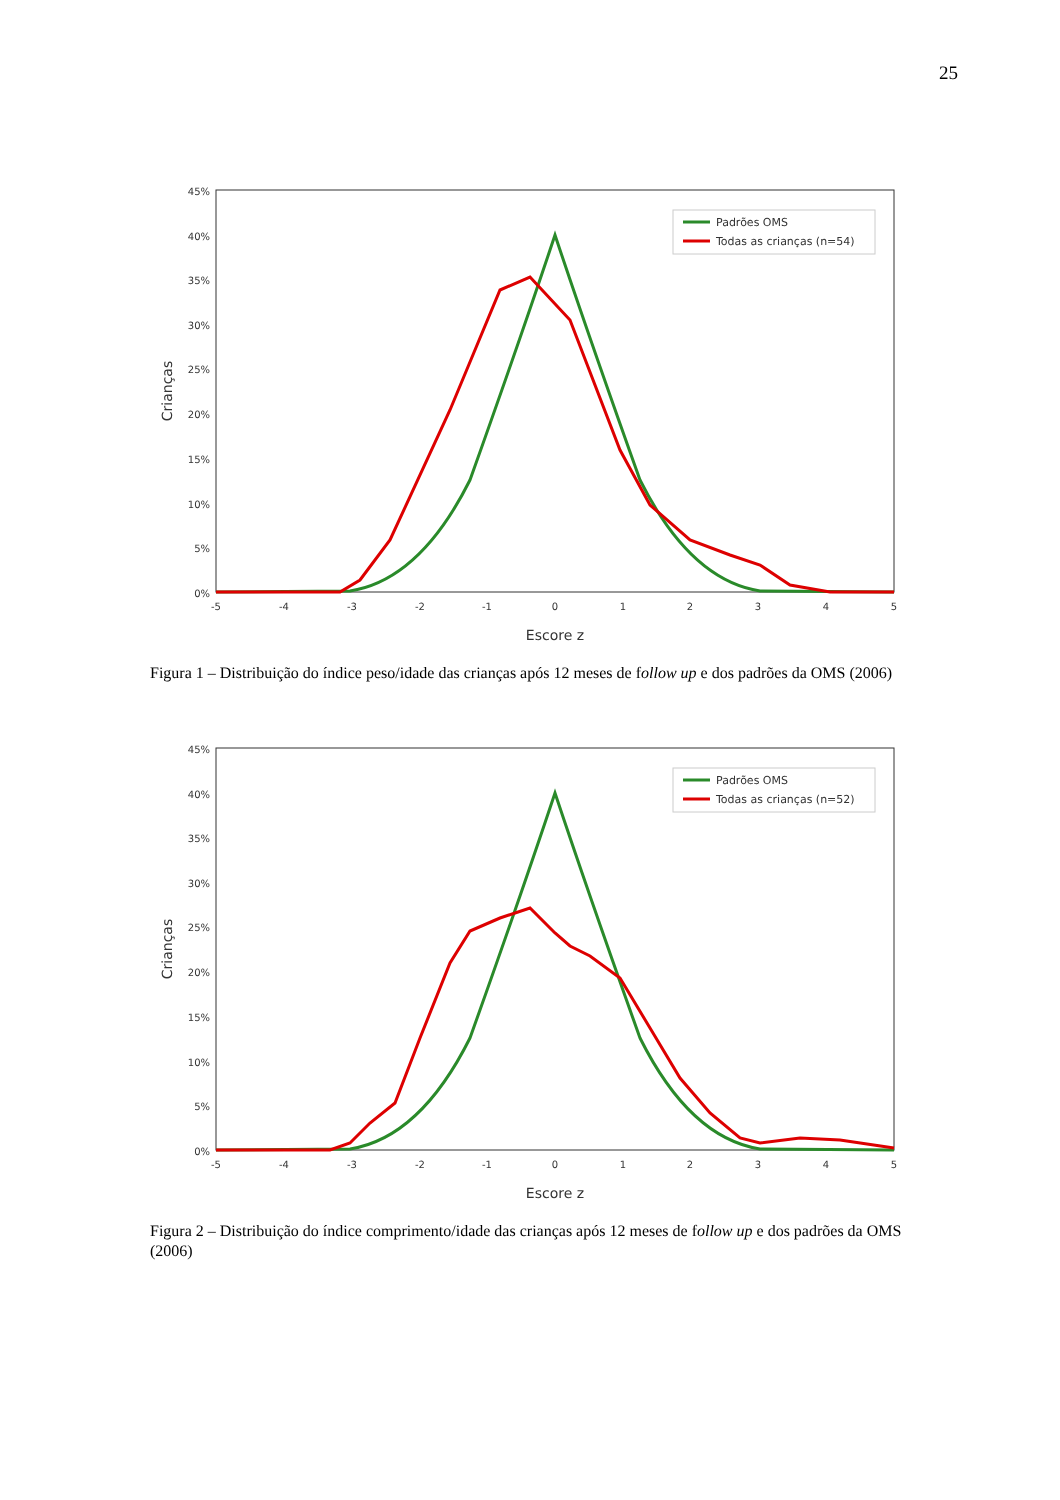25
45%
40%
35%
30%
25%
20%
15%
10%
5%
0%
-5
-4
-3
-2
-1
0
1
2
3
4
5
Escore z
Crianças
Padrões OMS
Todas as crianças (n=54)
Figura 1 – Distribuição do índice peso/idade das crianças após 12 meses de follow up e dos padrões da OMS (2006)
45%
40%
35%
30%
25%
20%
15%
10%
5%
0%
-5
-4
-3
-2
-1
0
1
2
3
4
5
Escore z
Crianças
Padrões OMS
Todas as crianças (n=52)
Figura 2 – Distribuição do índice comprimento/idade das crianças após 12 meses de follow up e dos padrões da OMS (2006)